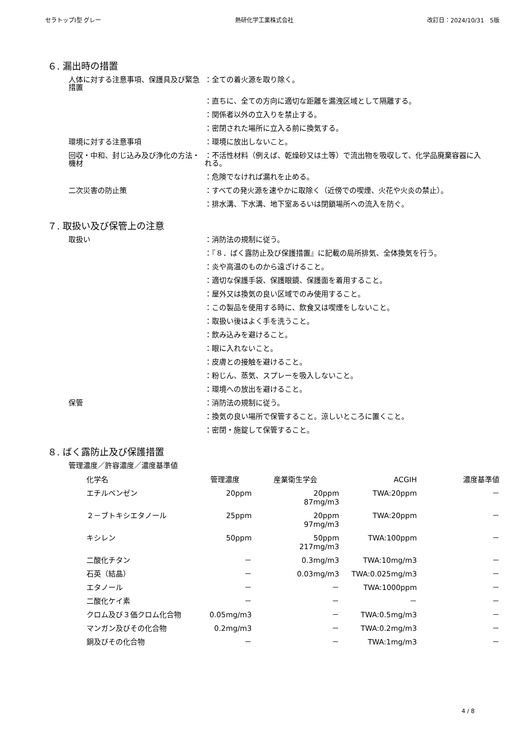セラトップⅠ型 グレー 熱研化学工業株式会社 改訂日：2024/10/31　5版
６. 漏出時の措置
人体に対する注意事項、保護具及び緊急措置
：全ての着火源を取り除く。
：直ちに、全ての方向に適切な距離を漏洩区域として隔離する。
：関係者以外の立入りを禁止する。
：密閉された場所に立入る前に換気する。
環境に対する注意事項 ：環境に放出しないこと。
回収・中和、封じ込み及び浄化の方法・機材
：不活性材料（例えば、乾燥砂又は土等）で流出物を吸収して、化学品廃棄容器に入れる。
：危険でなければ漏れを止める。
二次災害の防止策 ：すべての発火源を速やかに取除く（近傍での喫煙、火花や火炎の禁止）。
：排水溝、下水溝、地下室あるいは閉鎖場所への流入を防ぐ。
７. 取扱い及び保管上の注意
取扱い ：消防法の規制に従う。
：『８．ばく露防止及び保護措置』に記載の局所排気、全体換気を行う。
：炎や高温のものから遠ざけること。
：適切な保護手袋、保護眼鏡、保護面を着用すること。
：屋外又は換気の良い区域でのみ使用すること。
：この製品を使用する時に、飲食又は喫煙をしないこと。
：取扱い後はよく手を洗うこと。
：飲み込みを避けること。
：眼に入れないこと。
：皮膚との接触を避けること。
：粉じん、蒸気、スプレーを吸入しないこと。
：環境への放出を避けること。
保管 ：消防法の規制に従う。
：換気の良い場所で保管すること。涼しいところに置くこと。
：密閉・施錠して保管すること。
８. ばく露防止及び保護措置
管理濃度／許容濃度／濃度基準値
| 化学名 | 管理濃度 | 産業衛生学会 | ACGIH | 濃度基準値 |
| --- | --- | --- | --- | --- |
| エチルベンゼン | 20ppm | 20ppm 87mg/m3 | TWA:20ppm | － |
| ２－ブトキシエタノール | 25ppm | 20ppm 97mg/m3 | TWA:20ppm | － |
| キシレン | 50ppm | 50ppm 217mg/m3 | TWA:100ppm | － |
| 二酸化チタン | － | 0.3mg/m3 | TWA:10mg/m3 | － |
| 石英（結晶） | － | 0.03mg/m3 | TWA:0.025mg/m3 | － |
| エタノール | － | － | TWA:1000ppm | － |
| 二酸化ケイ素 | － | － | － | － |
| クロム及び３価クロム化合物 | 0.05mg/m3 | － | TWA:0.5mg/m3 | － |
| マンガン及びその化合物 | 0.2mg/m3 | － | TWA:0.2mg/m3 | － |
| 銅及びその化合物 | － | － | TWA:1mg/m3 | － |
4 / 8